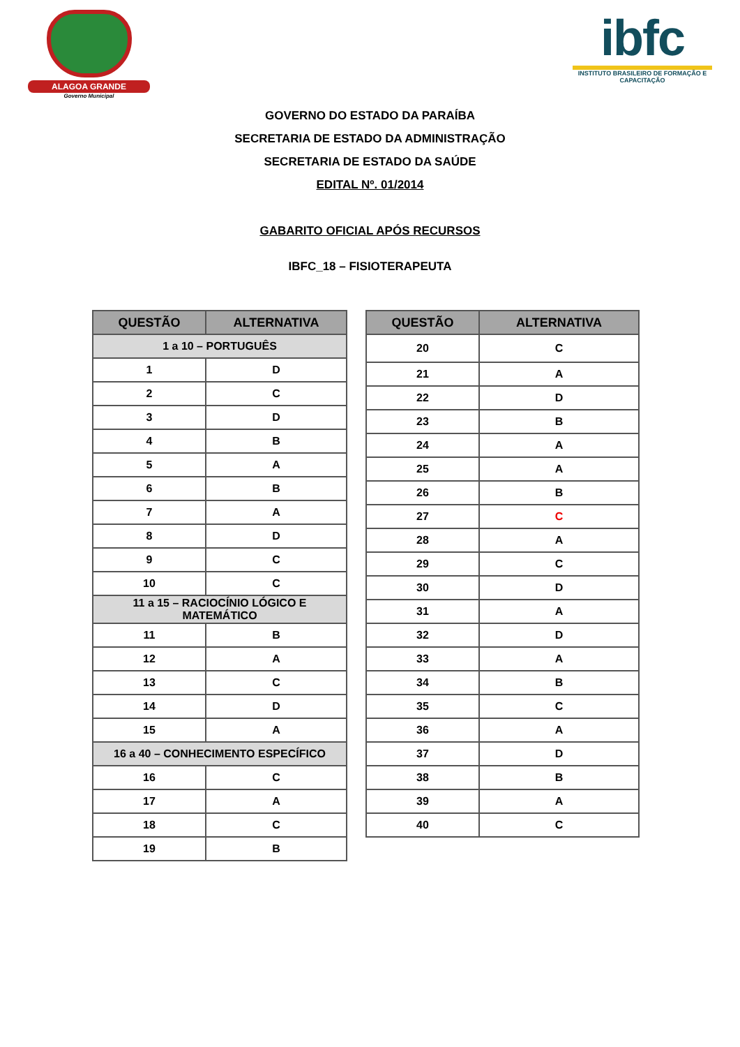ALAGOA GRANDE
Governo Municipal
ibfc
INSTITUTO BRASILEIRO DE FORMAÇÃO E CAPACITAÇÃO
GOVERNO DO ESTADO DA PARAÍBA
SECRETARIA DE ESTADO DA ADMINISTRAÇÃO
SECRETARIA DE ESTADO DA SAÚDE
EDITAL Nº. 01/2014
GABARITO OFICIAL APÓS RECURSOS
IBFC_18 – FISIOTERAPEUTA
| QUESTÃO | ALTERNATIVA |
| --- | --- |
| 1 a 10 – PORTUGUÊS | |
| 1 | D |
| 2 | C |
| 3 | D |
| 4 | B |
| 5 | A |
| 6 | B |
| 7 | A |
| 8 | D |
| 9 | C |
| 10 | C |
| 11 a 15 – RACIOCÍNIO LÓGICO E MATEMÁTICO | |
| 11 | B |
| 12 | A |
| 13 | C |
| 14 | D |
| 15 | A |
| 16 a 40 – CONHECIMENTO ESPECÍFICO | |
| 16 | C |
| 17 | A |
| 18 | C |
| 19 | B |
| QUESTÃO | ALTERNATIVA |
| --- | --- |
| 20 | C |
| 21 | A |
| 22 | D |
| 23 | B |
| 24 | A |
| 25 | A |
| 26 | B |
| 27 | C |
| 28 | A |
| 29 | C |
| 30 | D |
| 31 | A |
| 32 | D |
| 33 | A |
| 34 | B |
| 35 | C |
| 36 | A |
| 37 | D |
| 38 | B |
| 39 | A |
| 40 | C |